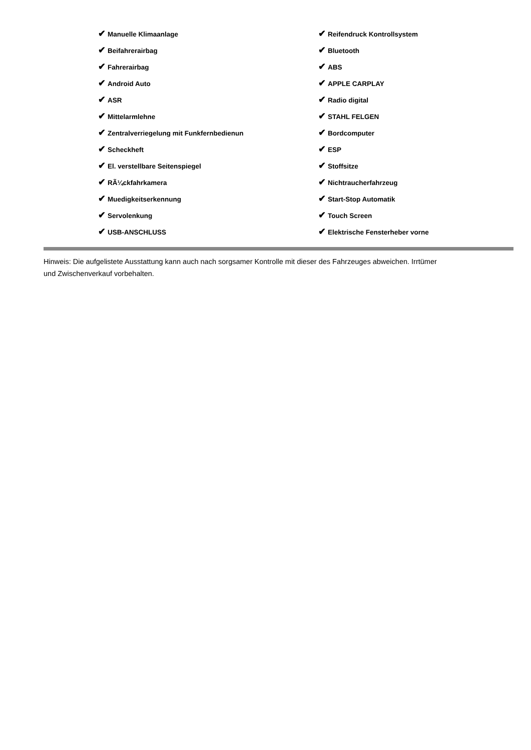✔ Manuelle Klimaanlage
✔ Beifahrerairbag
✔ Fahrerairbag
✔ Android Auto
✔ ASR
✔ Mittelarmlehne
✔ Zentralverriegelung mit Funkfernbedienun
✔ Scheckheft
✔ El. verstellbare Seitenspiegel
✔ RÃ¼ckfahrkamera
✔ Muedigkeitserkennung
✔ Servolenkung
✔ USB-ANSCHLUSS
✔ Reifendruck Kontrollsystem
✔ Bluetooth
✔ ABS
✔ APPLE CARPLAY
✔ Radio digital
✔ STAHL FELGEN
✔ Bordcomputer
✔ ESP
✔ Stoffsitze
✔ Nichtraucherfahrzeug
✔ Start-Stop Automatik
✔ Touch Screen
✔ Elektrische Fensterheber vorne
Hinweis: Die aufgelistete Ausstattung kann auch nach sorgsamer Kontrolle mit dieser des Fahrzeuges abweichen. Irrtümer und Zwischenverkauf vorbehalten.